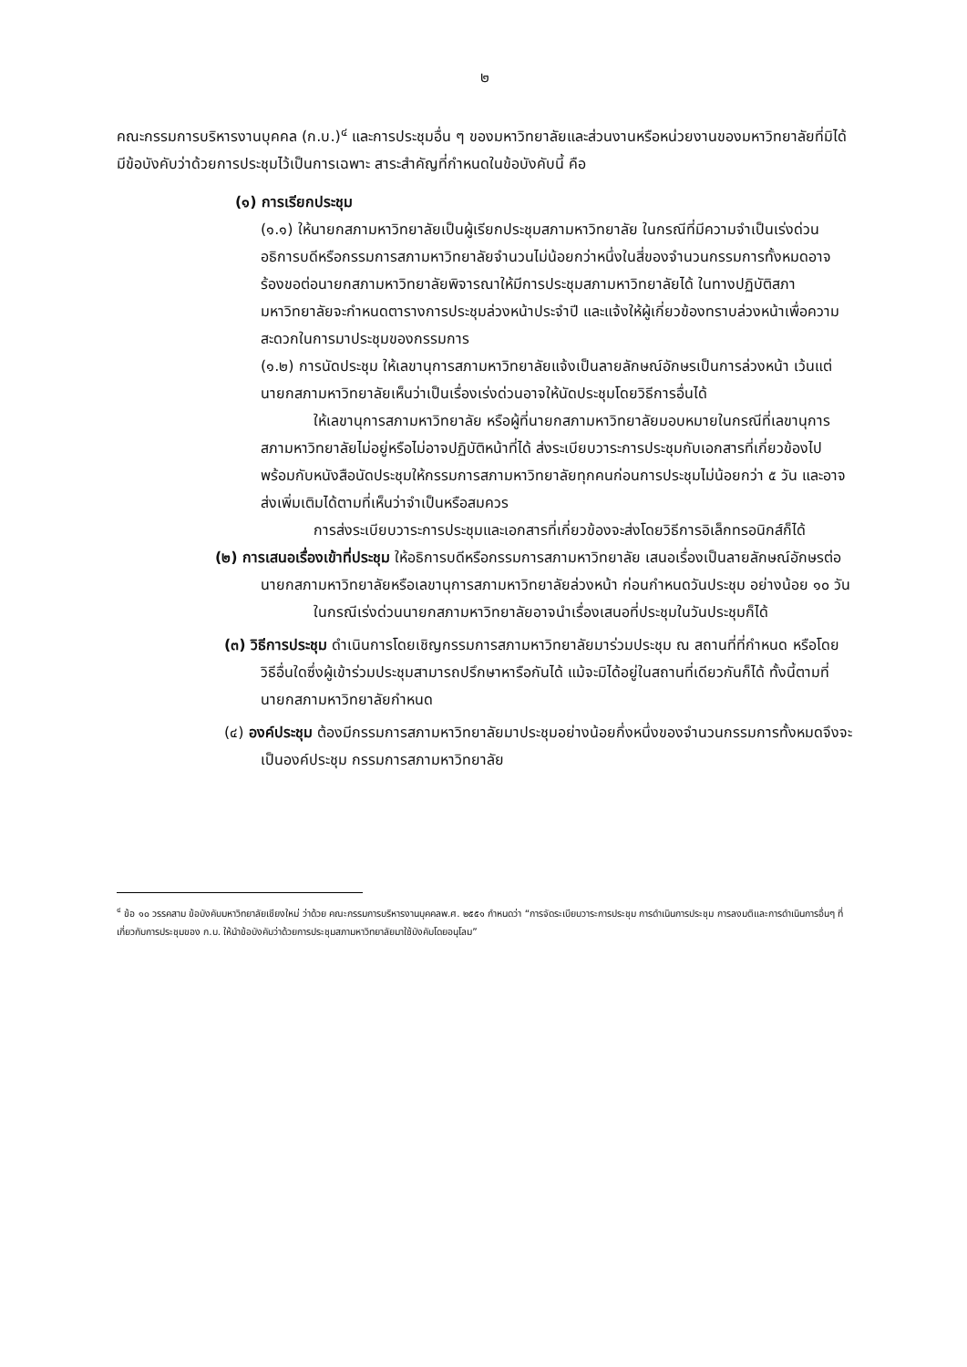๒
คณะกรรมการบริหารงานบุคคล (ก.บ.)<sup>๔</sup> และการประชุมอื่น ๆ ของมหาวิทยาลัยและส่วนงานหรือหน่วยงานของมหาวิทยาลัยที่มิได้มีข้อบังคับว่าด้วยการประชุมไว้เป็นการเฉพาะ สาระสำคัญที่กำหนดในข้อบังคับนี้ คือ
(๑) การเรียกประชุม
(๑.๑) ให้นายกสภามหาวิทยาลัยเป็นผู้เรียกประชุมสภามหาวิทยาลัย ในกรณีที่มีความจำเป็นเร่งด่วน อธิการบดีหรือกรรมการสภามหาวิทยาลัยจำนวนไม่น้อยกว่าหนึ่งในสี่ของจำนวนกรรมการทั้งหมดอาจร้องขอต่อนายกสภามหาวิทยาลัยพิจารณาให้มีการประชุมสภามหาวิทยาลัยได้ ในทางปฏิบัติสภามหาวิทยาลัยจะกำหนดตารางการประชุมล่วงหน้าประจำปี และแจ้งให้ผู้เกี่ยวข้องทราบล่วงหน้าเพื่อความสะดวกในการมาประชุมของกรรมการ
(๑.๒) การนัดประชุม ให้เลขานุการสภามหาวิทยาลัยแจ้งเป็นลายลักษณ์อักษรเป็นการล่วงหน้า เว้นแต่นายกสภามหาวิทยาลัยเห็นว่าเป็นเรื่องเร่งด่วนอาจให้นัดประชุมโดยวิธีการอื่นได้
ให้เลขานุการสภามหาวิทยาลัย หรือผู้ที่นายกสภามหาวิทยาลัยมอบหมายในกรณีที่เลขานุการสภามหาวิทยาลัยไม่อยู่หรือไม่อาจปฏิบัติหน้าที่ได้ ส่งระเบียบวาระการประชุมกับเอกสารที่เกี่ยวข้องไปพร้อมกับหนังสือนัดประชุมให้กรรมการสภามหาวิทยาลัยทุกคนก่อนการประชุมไม่น้อยกว่า ๕ วัน และอาจส่งเพิ่มเติมได้ตามที่เห็นว่าจำเป็นหรือสมควร
การส่งระเบียบวาระการประชุมและเอกสารที่เกี่ยวข้องจะส่งโดยวิธีการอิเล็กทรอนิกส์ก็ได้
(๒) การเสนอเรื่องเข้าที่ประชุม ให้อธิการบดีหรือกรรมการสภามหาวิทยาลัย เสนอเรื่องเป็นลายลักษณ์อักษรต่อนายกสภามหาวิทยาลัยหรือเลขานุการสภามหาวิทยาลัยล่วงหน้า ก่อนกำหนดวันประชุม อย่างน้อย ๑๐ วัน
ในกรณีเร่งด่วนนายกสภามหาวิทยาลัยอาจนำเรื่องเสนอที่ประชุมในวันประชุมก็ได้
(๓) วิธีการประชุม ดำเนินการโดยเชิญกรรมการสภามหาวิทยาลัยมาร่วมประชุม ณ สถานที่ที่กำหนด หรือโดยวิธีอื่นใดซึ่งผู้เข้าร่วมประชุมสามารถปรึกษาหารือกันได้ แม้จะมิได้อยู่ในสถานที่เดียวกันก็ได้ ทั้งนี้ตามที่นายกสภามหาวิทยาลัยกำหนด
(๔) องค์ประชุม ต้องมีกรรมการสภามหาวิทยาลัยมาประชุมอย่างน้อยกึ่งหนึ่งของจำนวนกรรมการทั้งหมดจึงจะเป็นองค์ประชุม กรรมการสภามหาวิทยาลัย
<sup>๔</sup> ข้อ ๑๐ วรรคสาม ข้อบังคับมหาวิทยาลัยเชียงใหม่ ว่าด้วย คณะกรรมการบริหารงานบุคคลพ.ศ. ๒๕๕๑ กำหนดว่า “การจัดระเบียบวาระการประชุม การดำเนินการประชุม การลงมติและการดำเนินการอื่นๆ ที่เกี่ยวกับการประชุมของ ก.บ. ให้นำข้อบังคับว่าด้วยการประชุมสภามหาวิทยาลัยมาใช้บังคับโดยอนุโลม”